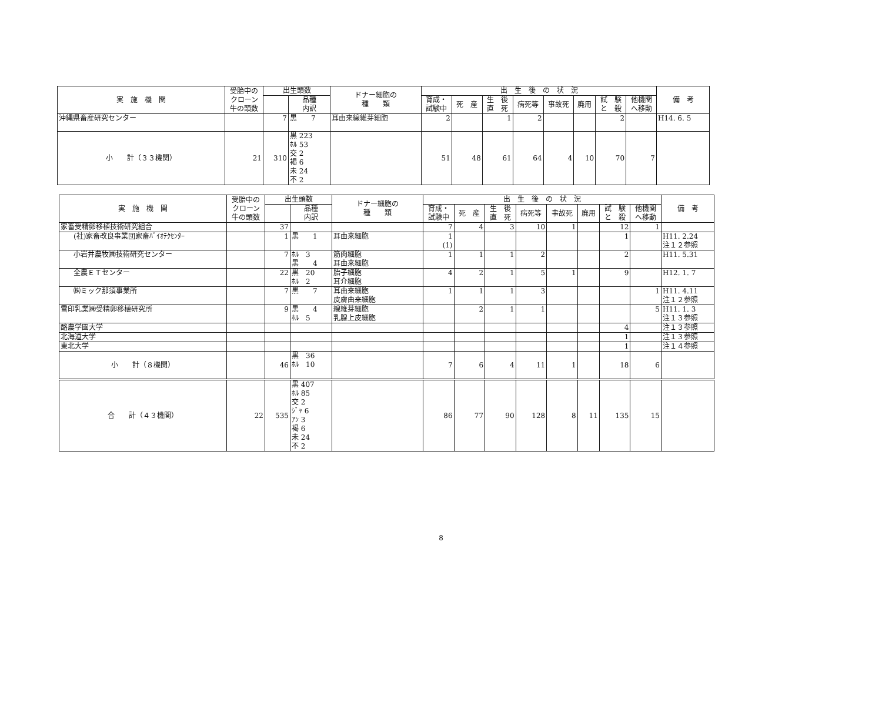| 実 施 機 関 | 受胎中の クローン 牛の頭数 | 出生頭数 | | ドナー細胞の 種 類 | 出 生 後 の 状 況 | | | | | | | | 備 考 |
| --- | --- | --- | --- | --- | --- | --- | --- | --- | --- | --- | --- | --- | --- |
| | | | 品種 内訳 | | 育成・ 試験中 | 死 産 | 生 後 直 死 | 病死等 | 事故死 | 廃用 | 試 験 と 殺 | 他機関 へ移動 | |
| 沖縄県畜産研究センター | | 7 | 黒 7 | 耳由来線維芽細胞 | 2 | | 1 | 2 | | | 2 | | H14. 6. 5 |
| 小 計（３３機関） | 21 | 310 | 黒 223 ﾎﾙ 53 交 2 褐 6 未 24 不 2 | | 51 | 48 | 61 | 64 | 4 | 10 | 70 | 7 | |
| 実 施 機 関 | 受胎中の クローン 牛の頭数 | 出生頭数 | | ドナー細胞の 種 類 | 出 生 後 の 状 況 | | | | | | | | 備 考 |
| --- | --- | --- | --- | --- | --- | --- | --- | --- | --- | --- | --- | --- | --- |
| | | | 品種 内訳 | | 育成・ 試験中 | 死 産 | 生 後 直 死 | 病死等 | 事故死 | 廃用 | 試 験 と 殺 | 他機関 へ移動 | |
| 家畜受精卵移植技術研究組合 | | 37 | | | 7 | 4 | 3 | 10 | 1 | | 12 | 1 | |
| (社)家畜改良事業団家畜ﾊﾞｲｵﾃｸｾﾝﾀｰ | | 1 | 黒 1 | 耳由来細胞 | 1 (1) | | | | | | 1 | | H11. 2.24 注１２参照 |
| 小岩井農牧㈱技術研究センター | | 7 | ﾎﾙ 3 黒 4 | 筋肉細胞 耳由来細胞 | 1 | 1 | 1 | 2 | | | 2 | | H11. 5.31 |
| 全農ＥＴセンター | | 22 | 黒 20 ﾎﾙ 2 | 胎子細胞 耳介細胞 | 4 | 2 | 1 | 5 | 1 | | 9 | | H12. 1. 7 |
| ㈱ミック那須事業所 | | 7 | 黒 7 | 耳由来細胞 皮膚由来細胞 | 1 | 1 | 1 | 3 | | | | 1 | H11. 4.11 注１２参照 |
| 雪印乳業㈱受精卵移植研究所 | | 9 | 黒 4 ﾎﾙ 5 | 線維芽細胞 乳腺上皮細胞 | | 2 | 1 | 1 | | | | 5 | H11. 1. 3 注１３参照 |
| 酪農学園大学 | | | | | | | | | | | 4 | | 注１３参照 |
| 北海道大学 | | | | | | | | | | | 1 | | 注１３参照 |
| 東北大学 | | | | | | | | | | | 1 | | 注１４参照 |
| 小 計（８機関） | | 46 | 黒 36 ﾎﾙ 10 | | 7 | 6 | 4 | 11 | 1 | | 18 | 6 | |
| 合 計（４３機関） | 22 | 535 | 黒 407 ﾎﾙ 85 交 2 ｼﾞｬ 6 ｱﾝ 3 褐 6 未 24 不 2 | | 86 | 77 | 90 | 128 | 8 | 11 | 135 | 15 | |
8